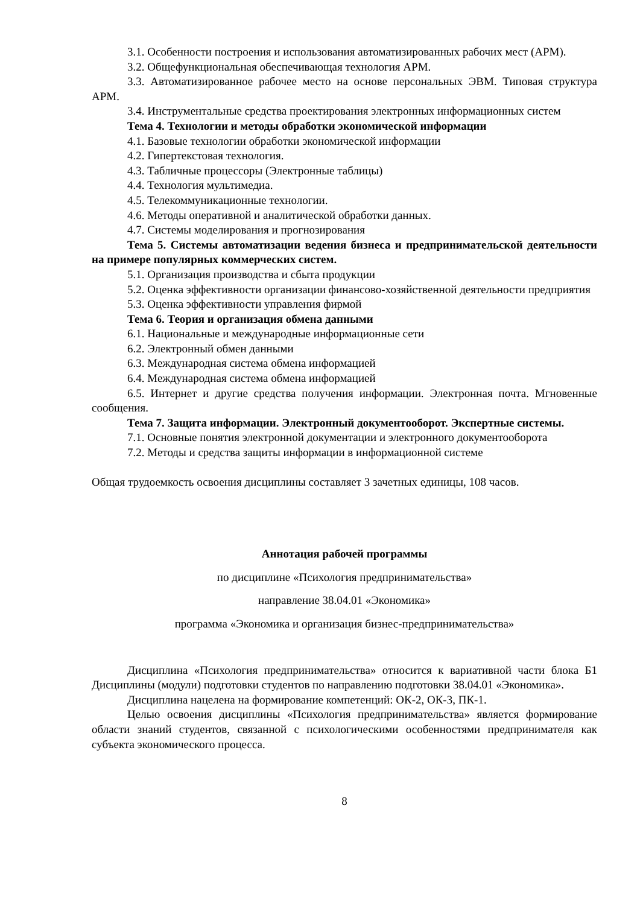3.1. Особенности построения и использования автоматизированных рабочих мест (АРМ).
3.2. Общефункциональная обеспечивающая технология АРМ.
3.3. Автоматизированное рабочее место на основе персональных ЭВМ. Типовая структура АРМ.
3.4. Инструментальные средства проектирования электронных информационных систем
Тема 4. Технологии и методы обработки экономической информации
4.1. Базовые технологии обработки экономической информации
4.2. Гипертекстовая технология.
4.3. Табличные процессоры (Электронные таблицы)
4.4. Технология мультимедиа.
4.5. Телекоммуникационные технологии.
4.6. Методы оперативной и аналитической обработки данных.
4.7. Системы моделирования и прогнозирования
Тема 5. Системы автоматизации ведения бизнеса и предпринимательской деятельности на примере популярных коммерческих систем.
5.1. Организация производства и сбыта продукции
5.2. Оценка эффективности организации финансово-хозяйственной деятельности предприятия
5.3. Оценка эффективности управления фирмой
Тема 6. Теория и организация обмена данными
6.1. Национальные и международные информационные сети
6.2. Электронный обмен данными
6.3. Международная система обмена информацией
6.4. Международная система обмена информацией
6.5. Интернет и другие средства получения информации. Электронная почта. Мгновенные сообщения.
Тема 7. Защита информации. Электронный документооборот. Экспертные системы.
7.1. Основные понятия электронной документации и электронного документооборота
7.2. Методы и средства защиты информации в информационной системе
Общая трудоемкость освоения дисциплины составляет 3 зачетных единицы, 108 часов.
Аннотация рабочей программы
по дисциплине «Психология предпринимательства»
направление 38.04.01 «Экономика»
программа «Экономика и организация бизнес-предпринимательства»
Дисциплина «Психология предпринимательства» относится к вариативной части блока Б1 Дисциплины (модули) подготовки студентов по направлению подготовки 38.04.01 «Экономика».
Дисциплина нацелена на формирование компетенций: ОК-2, ОК-3, ПК-1.
Целью освоения дисциплины «Психология предпринимательства» является формирование области знаний студентов, связанной с психологическими особенностями предпринимателя как субъекта экономического процесса.
8